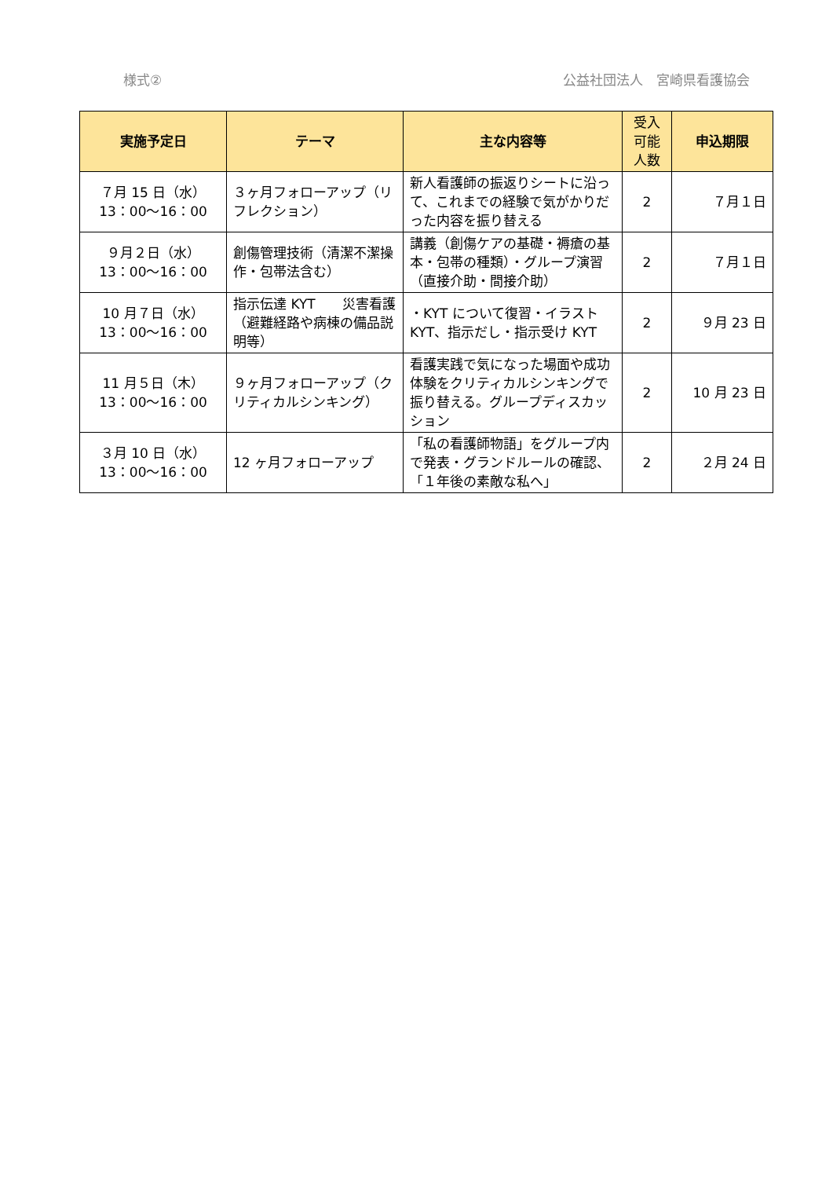様式② 公益社団法人　宮崎県看護協会
| 実施予定日 | テーマ | 主な内容等 | 受入 可能 人数 | 申込期限 |
| --- | --- | --- | --- | --- |
| ７月 15 日（水） 13：00～16：00 | ３ヶ月フォローアップ（リフレクション） | 新人看護師の振返りシートに沿って、これまでの経験で気がかりだった内容を振り替える | 2 | ７月１日 |
| ９月２日（水） 13：00～16：00 | 創傷管理技術（清潔不潔操作・包帯法含む） | 講義（創傷ケアの基礎・褥瘡の基本・包帯の種類）・グループ演習（直接介助・間接介助） | 2 | ７月１日 |
| 10 月７日（水） 13：00～16：00 | 指示伝達 KYT 災害看護（避難経路や病棟の備品説明等） | ・KYT について復習・イラスト KYT、指示だし・指示受け KYT | 2 | ９月 23 日 |
| 11 月５日（木） 13：00～16：00 | ９ヶ月フォローアップ（クリティカルシンキング） | 看護実践で気になった場面や成功体験をクリティカルシンキングで振り替える。グループディスカッション | 2 | 10 月 23 日 |
| ３月 10 日（水） 13：00～16：00 | 12 ヶ月フォローアップ | 「私の看護師物語」をグループ内で発表・グランドルールの確認、「１年後の素敵な私へ」 | 2 | ２月 24 日 |